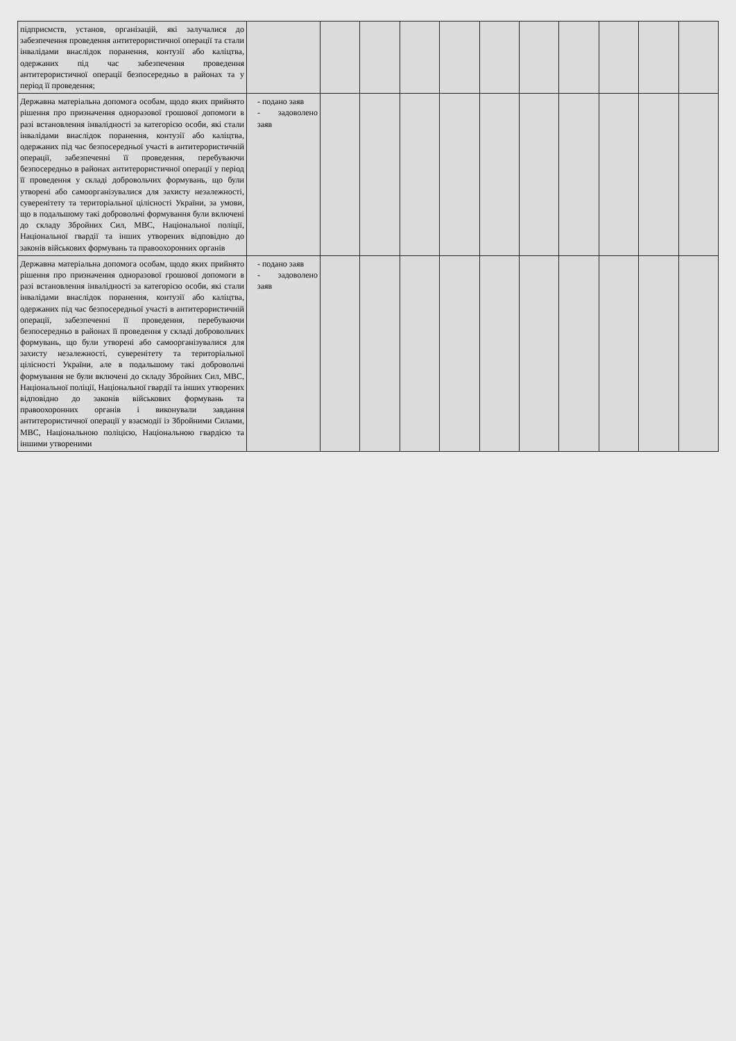| підприємств, установ, організацій, які залучалися до забезпечення проведення антитерористичної операції та стали інвалідами внаслідок поранення, контузії або каліцтва, одержаних під час забезпечення проведення антитерористичної операції безпосередньо в районах та у період її проведення; | | | | | | | | | | | |
| Державна матеріальна допомога особам, щодо яких прийнято рішення про призначення одноразової грошової допомоги в разі встановлення інвалідності за категорією особи, які стали інвалідами внаслідок поранення, контузії або каліцтва, одержаних під час безпосередньої участі в антитерористичній операції, забезпеченні її проведення, перебуваючи безпосередньо в районах антитерористичної операції у період її проведення у складі добровольчих формувань, що були утворені або самоорганізувалися для захисту незалежності, суверенітету та територіальної цілісності України, за умови, що в подальшому такі добровольчі формування були включені до складу Збройних Сил, МВС, Національної поліції, Національної гвардії та інших утворених відповідно до законів військових формувань та правоохоронних органів | - подано заяв - задоволено заяв | | | | | | | | | | |
| Державна матеріальна допомога особам, щодо яких прийнято рішення про призначення одноразової грошової допомоги в разі встановлення інвалідності за категорією особи, які стали інвалідами внаслідок поранення, контузії або каліцтва, одержаних під час безпосередньої участі в антитерористичній операції, забезпеченні її проведення, перебуваючи безпосередньо в районах її проведення у складі добровольчих формувань, що були утворені або самоорганізувалися для захисту незалежності, суверенітету та територіальної цілісності України, але в подальшому такі добровольчі формування не були включені до складу Збройних Сил, МВС, Національної поліції, Національної гвардії та інших утворених відповідно до законів військових формувань та правоохоронних органів і виконували завдання антитерористичної операції у взаємодії із Збройними Силами, МВС, Національною поліцією, Національною гвардією та іншими утвореними | - подано заяв - задоволено заяв | | | | | | | | | | |